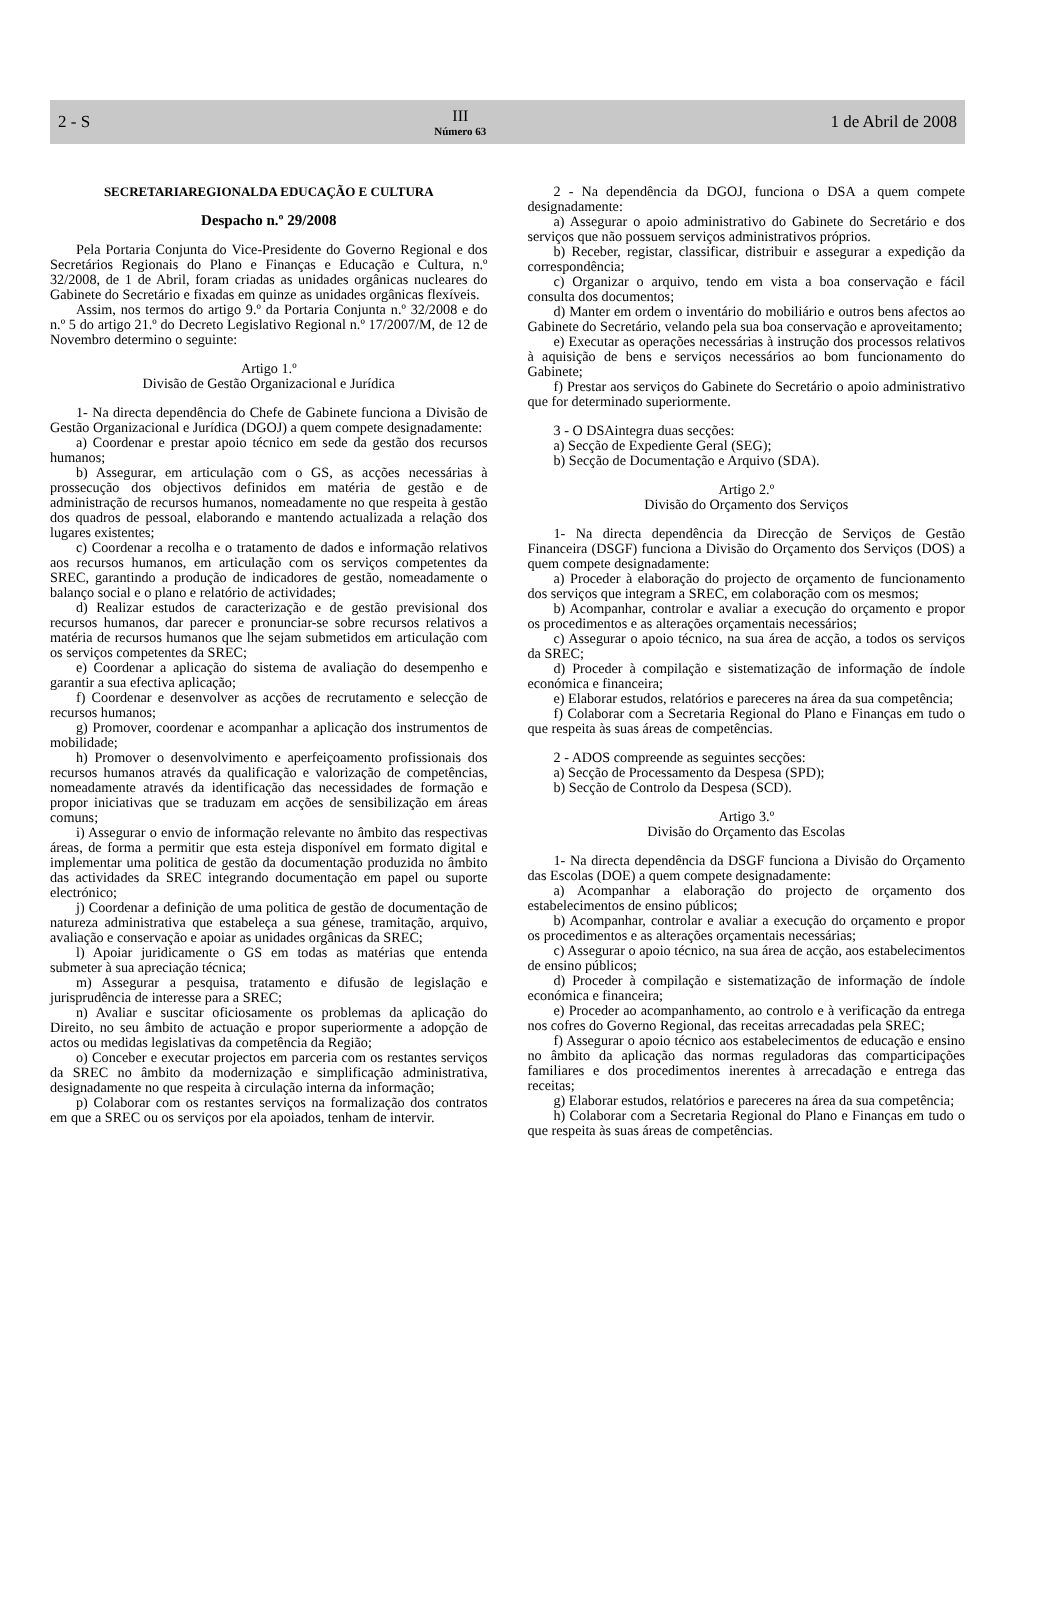2 - S III
Número 63
1 de Abril de 2008
SECRETARIAREGIONALDA EDUCAÇÃO E CULTURA
Despacho n.º 29/2008
Pela Portaria Conjunta do Vice-Presidente do Governo Regional e dos Secretários Regionais do Plano e Finanças e Educação e Cultura, n.º 32/2008, de 1 de Abril, foram criadas as unidades orgânicas nucleares do Gabinete do Secretário e fixadas em quinze as unidades orgânicas flexíveis.
Assim, nos termos do artigo 9.º da Portaria Conjunta n.º 32/2008 e do n.º 5 do artigo 21.º do Decreto Legislativo Regional n.º 17/2007/M, de 12 de Novembro determino o seguinte:
Artigo 1.º
Divisão de Gestão Organizacional e Jurídica
1- Na directa dependência do Chefe de Gabinete funciona a Divisão de Gestão Organizacional e Jurídica (DGOJ) a quem compete designadamente:
a) Coordenar e prestar apoio técnico em sede da gestão dos recursos humanos;
b) Assegurar, em articulação com o GS, as acções necessárias à prossecução dos objectivos definidos em matéria de gestão e de administração de recursos humanos, nomeadamente no que respeita à gestão dos quadros de pessoal, elaborando e mantendo actualizada a relação dos lugares existentes;
c) Coordenar a recolha e o tratamento de dados e informação relativos aos recursos humanos, em articulação com os serviços competentes da SREC, garantindo a produção de indicadores de gestão, nomeadamente o balanço social e o plano e relatório de actividades;
d) Realizar estudos de caracterização e de gestão previsional dos recursos humanos, dar parecer e pronunciar-se sobre recursos relativos a matéria de recursos humanos que lhe sejam submetidos em articulação com os serviços competentes da SREC;
e) Coordenar a aplicação do sistema de avaliação do desempenho e garantir a sua efectiva aplicação;
f) Coordenar e desenvolver as acções de recrutamento e selecção de recursos humanos;
g) Promover, coordenar e acompanhar a aplicação dos instrumentos de mobilidade;
h) Promover o desenvolvimento e aperfeiçoamento profissionais dos recursos humanos através da qualificação e valorização de competências, nomeadamente através da identificação das necessidades de formação e propor iniciativas que se traduzam em acções de sensibilização em áreas comuns;
i) Assegurar o envio de informação relevante no âmbito das respectivas áreas, de forma a permitir que esta esteja disponível em formato digital e implementar uma politica de gestão da documentação produzida no âmbito das actividades da SREC integrando documentação em papel ou suporte electrónico;
j) Coordenar a definição de uma politica de gestão de documentação de natureza administrativa que estabeleça a sua génese, tramitação, arquivo, avaliação e conservação e apoiar as unidades orgânicas da SREC;
l) Apoiar juridicamente o GS em todas as matérias que entenda submeter à sua apreciação técnica;
m) Assegurar a pesquisa, tratamento e difusão de legislação e jurisprudência de interesse para a SREC;
n) Avaliar e suscitar oficiosamente os problemas da aplicação do Direito, no seu âmbito de actuação e propor superiormente a adopção de actos ou medidas legislativas da competência da Região;
o) Conceber e executar projectos em parceria com os restantes serviços da SREC no âmbito da modernização e simplificação administrativa, designadamente no que respeita à circulação interna da informação;
p) Colaborar com os restantes serviços na formalização dos contratos em que a SREC ou os serviços por ela apoiados, tenham de intervir.
2 - Na dependência da DGOJ, funciona o DSA a quem compete designadamente:
a) Assegurar o apoio administrativo do Gabinete do Secretário e dos serviços que não possuem serviços administrativos próprios.
b) Receber, registar, classificar, distribuir e assegurar a expedição da correspondência;
c) Organizar o arquivo, tendo em vista a boa conservação e fácil consulta dos documentos;
d) Manter em ordem o inventário do mobiliário e outros bens afectos ao Gabinete do Secretário, velando pela sua boa conservação e aproveitamento;
e) Executar as operações necessárias à instrução dos processos relativos à aquisição de bens e serviços necessários ao bom funcionamento do Gabinete;
f) Prestar aos serviços do Gabinete do Secretário o apoio administrativo que for determinado superiormente.
3 - O DSAintegra duas secções:
a) Secção de Expediente Geral (SEG);
b) Secção de Documentação e Arquivo (SDA).
Artigo 2.º
Divisão do Orçamento dos Serviços
1- Na directa dependência da Direcção de Serviços de Gestão Financeira (DSGF) funciona a Divisão do Orçamento dos Serviços (DOS) a quem compete designadamente:
a) Proceder à elaboração do projecto de orçamento de funcionamento dos serviços que integram a SREC, em colaboração com os mesmos;
b) Acompanhar, controlar e avaliar a execução do orçamento e propor os procedimentos e as alterações orçamentais necessários;
c) Assegurar o apoio técnico, na sua área de acção, a todos os serviços da SREC;
d) Proceder à compilação e sistematização de informação de índole económica e financeira;
e) Elaborar estudos, relatórios e pareceres na área da sua competência;
f) Colaborar com a Secretaria Regional do Plano e Finanças em tudo o que respeita às suas áreas de competências.
2 - ADOS compreende as seguintes secções:
a) Secção de Processamento da Despesa (SPD);
b) Secção de Controlo da Despesa (SCD).
Artigo 3.º
Divisão do Orçamento das Escolas
1- Na directa dependência da DSGF funciona a Divisão do Orçamento das Escolas (DOE) a quem compete designadamente:
a) Acompanhar a elaboração do projecto de orçamento dos estabelecimentos de ensino públicos;
b) Acompanhar, controlar e avaliar a execução do orçamento e propor os procedimentos e as alterações orçamentais necessárias;
c) Assegurar o apoio técnico, na sua área de acção, aos estabelecimentos de ensino públicos;
d) Proceder à compilação e sistematização de informação de índole económica e financeira;
e) Proceder ao acompanhamento, ao controlo e à verificação da entrega nos cofres do Governo Regional, das receitas arrecadadas pela SREC;
f) Assegurar o apoio técnico aos estabelecimentos de educação e ensino no âmbito da aplicação das normas reguladoras das comparticipações familiares e dos procedimentos inerentes à arrecadação e entrega das receitas;
g) Elaborar estudos, relatórios e pareceres na área da sua competência;
h) Colaborar com a Secretaria Regional do Plano e Finanças em tudo o que respeita às suas áreas de competências.